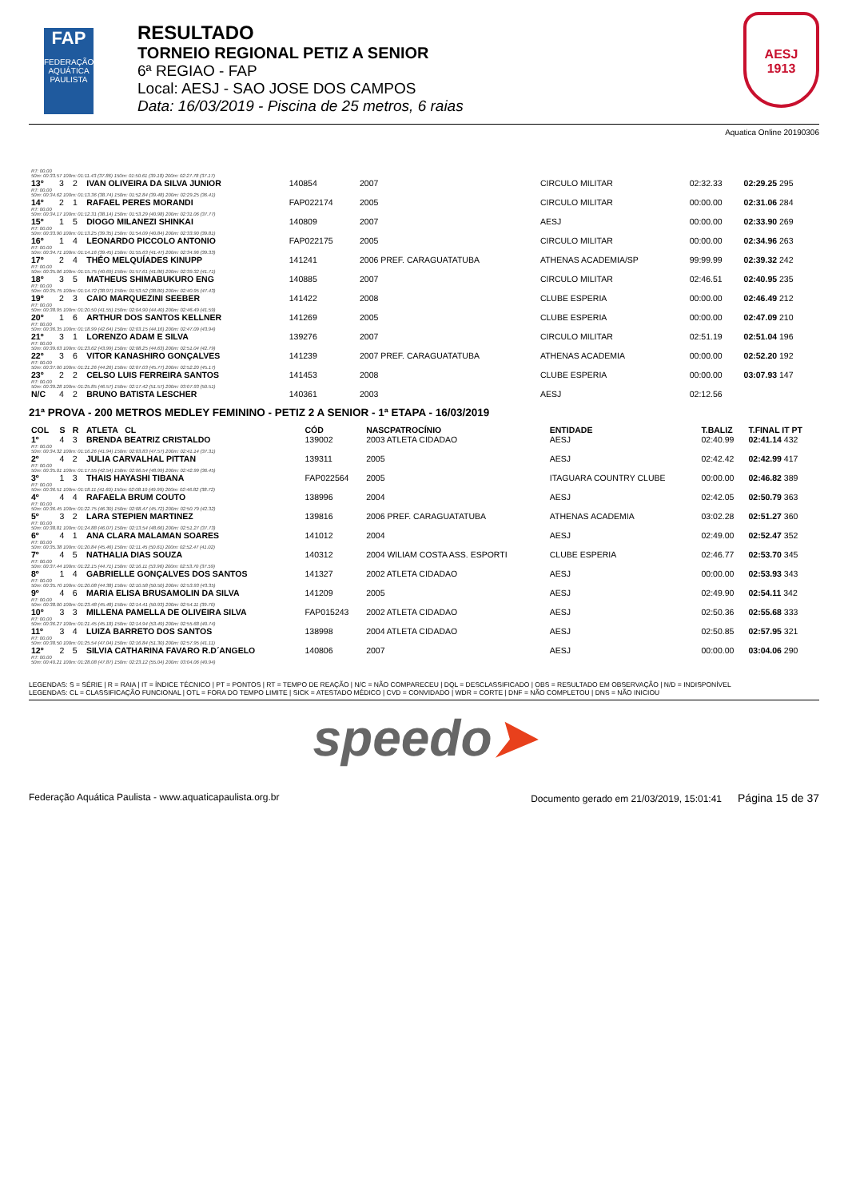FAP
FEDERAÇÃO AQUÁTICA PAULISTA
RESULTADO
TORNEIO REGIONAL PETIZ A SENIOR
6ª REGIAO - FAP
Local: AESJ - SAO JOSE DOS CAMPOS
Data: 16/03/2019 - Piscina de 25 metros, 6 raias
AESJ
1913
Aquatica Online 20190306
| RT: 00.00 50m: 00:33.57 100m: 01:11.43 (37.86) 150m: 01:50.61 (39.18) 200m: 02:27.78 (37.17) | | | | | | | | |
| 13º | 3 | 2 | IVAN OLIVEIRA DA SILVA JUNIOR | 140854 | 2007 | CIRCULO MILITAR | 02:32.33 | 02:29.25 295 |
| RT: 00.00 50m: 00:34.62 100m: 01:13.36 (38.74) 150m: 01:52.84 (39.48) 200m: 02:29.25 (36.41) | | | | | | | | |
| 14º | 2 | 1 | RAFAEL PERES MORANDI | FAP022174 | 2005 | CIRCULO MILITAR | 00:00.00 | 02:31.06 284 |
| RT: 00.00 50m: 00:34.17 100m: 01:12.31 (38.14) 150m: 01:53.29 (40.98) 200m: 02:31.06 (37.77) | | | | | | | | |
| 15º | 1 | 5 | DIOGO MILANEZI SHINKAI | 140809 | 2007 | AESJ | 00:00.00 | 02:33.90 269 |
| RT: 00.00 50m: 00:33.90 100m: 01:13.25 (39.35) 150m: 01:54.09 (40.84) 200m: 02:33.90 (39.81) | | | | | | | | |
| 16º | 1 | 4 | LEONARDO PICCOLO ANTONIO | FAP022175 | 2005 | CIRCULO MILITAR | 00:00.00 | 02:34.96 263 |
| RT: 00.00 50m: 00:34.71 100m: 01:14.16 (39.45) 150m: 01:55.63 (41.47) 200m: 02:34.96 (39.33) | | | | | | | | |
| 17º | 2 | 4 | THÉO MELQUÍADES KINUPP | 141241 | 2006 PREF. CARAGUATATUBA | ATHENAS ACADEMIA/SP | 99:99.99 | 02:39.32 242 |
| RT: 00.00 50m: 00:35.06 100m: 01:15.75 (40.69) 150m: 01:57.61 (41.86) 200m: 02:39.32 (41.71) | | | | | | | | |
| 18º | 3 | 5 | MATHEUS SHIMABUKURO ENG | 140885 | 2007 | CIRCULO MILITAR | 02:46.51 | 02:40.95 235 |
| RT: 00.00 50m: 00:35.75 100m: 01:14.72 (38.97) 150m: 01:53.52 (38.80) 200m: 02:40.95 (47.43) | | | | | | | | |
| 19º | 2 | 3 | CAIO MARQUEZINI SEEBER | 141422 | 2008 | CLUBE ESPERIA | 00:00.00 | 02:46.49 212 |
| RT: 00.00 50m: 00:38.95 100m: 01:20.50 (41.55) 150m: 02:04.90 (44.40) 200m: 02:46.49 (41.59) | | | | | | | | |
| 20º | 1 | 6 | ARTHUR DOS SANTOS KELLNER | 141269 | 2005 | CLUBE ESPERIA | 00:00.00 | 02:47.09 210 |
| RT: 00.00 50m: 00:36.35 100m: 01:18.99 (42.64) 150m: 02:03.15 (44.16) 200m: 02:47.09 (43.94) | | | | | | | | |
| 21º | 3 | 1 | LORENZO ADAM E SILVA | 139276 | 2007 | CIRCULO MILITAR | 02:51.19 | 02:51.04 196 |
| RT: 00.00 50m: 00:39.63 100m: 01:23.62 (43.99) 150m: 02:08.25 (44.63) 200m: 02:51.04 (42.79) | | | | | | | | |
| 22º | 3 | 6 | VITOR KANASHIRO GONÇALVES | 141239 | 2007 PREF. CARAGUATATUBA | ATHENAS ACADEMIA | 00:00.00 | 02:52.20 192 |
| RT: 00.00 50m: 00:37.00 100m: 01:21.26 (44.26) 150m: 02:07.03 (45.77) 200m: 02:52.20 (45.17) | | | | | | | | |
| 23º | 2 | 2 | CELSO LUIS FERREIRA SANTOS | 141453 | 2008 | CLUBE ESPERIA | 00:00.00 | 03:07.93 147 |
| RT: 00.00 50m: 00:39.28 100m: 01:25.85 (46.57) 150m: 02:17.42 (51.57) 200m: 03:07.93 (50.51) | | | | | | | | |
| N/C | 4 | 2 | BRUNO BATISTA LESCHER | 140361 | 2003 | AESJ | 02:12.56 | |
21ª PROVA - 200 METROS MEDLEY FEMININO - PETIZ 2 A SENIOR - 1ª ETAPA - 16/03/2019
| COL | S | R | ATLETA CL | CÓD | NASCPATROCÍNIO | ENTIDADE | T.BALIZ | T.FINAL IT PT |
| --- | --- | --- | --- | --- | --- | --- | --- | --- |
| 1º | 4 | 3 | BRENDA BEATRIZ CRISTALDO | 139002 | 2003 ATLETA CIDADAO | AESJ | 02:40.99 | 02:41.14 432 |
| RT: 00.00 50m: 00:34.32 100m: 01:16.26 (41.94) 150m: 02:03.83 (47.57) 200m: 02:41.14 (37.31) | | | | | | | | |
| 2º | 4 | 2 | JULIA CARVALHAL PITTAN | 139311 | 2005 | AESJ | 02:42.42 | 02:42.99 417 |
| RT: 00.00 50m: 00:35.01 100m: 01:17.55 (42.54) 150m: 02:06.54 (48.99) 200m: 02:42.99 (36.45) | | | | | | | | |
| 3º | 1 | 3 | THAIS HAYASHI TIBANA | FAP022564 | 2005 | ITAGUARA COUNTRY CLUBE | 00:00.00 | 02:46.82 389 |
| RT: 00.00 50m: 00:36.51 100m: 01:18.11 (41.60) 150m: 02:08.10 (49.99) 200m: 02:46.82 (38.72) | | | | | | | | |
| 4º | 4 | 4 | RAFAELA BRUM COUTO | 138996 | 2004 | AESJ | 02:42.05 | 02:50.79 363 |
| RT: 00.00 50m: 00:36.45 100m: 01:22.75 (46.30) 150m: 02:08.47 (45.72) 200m: 02:50.79 (42.32) | | | | | | | | |
| 5º | 3 | 2 | LARA STEPIEN MARTINEZ | 139816 | 2006 PREF. CARAGUATATUBA | ATHENAS ACADEMIA | 03:02.28 | 02:51.27 360 |
| RT: 00.00 50m: 00:38.81 100m: 01:24.88 (46.07) 150m: 02:13.54 (48.66) 200m: 02:51.27 (37.73) | | | | | | | | |
| 6º | 4 | 1 | ANA CLARA MALAMAN SOARES | 141012 | 2004 | AESJ | 02:49.00 | 02:52.47 352 |
| RT: 00.00 50m: 00:35.38 100m: 01:20.84 (45.46) 150m: 02:11.45 (50.61) 200m: 02:52.47 (41.02) | | | | | | | | |
| 7º | 4 | 5 | NATHALIA DIAS SOUZA | 140312 | 2004 WILIAM COSTA ASS. ESPORTI | CLUBE ESPERIA | 02:46.77 | 02:53.70 345 |
| RT: 00.00 50m: 00:37.44 100m: 01:22.15 (44.71) 150m: 02:16.11 (53.96) 200m: 02:53.70 (37.59) | | | | | | | | |
| 8º | 1 | 4 | GABRIELLE GONÇALVES DOS SANTOS | 141327 | 2002 ATLETA CIDADAO | AESJ | 00:00.00 | 02:53.93 343 |
| RT: 00.00 50m: 00:35.70 100m: 01:20.08 (44.38) 150m: 02:10.58 (50.50) 200m: 02:53.93 (43.35) | | | | | | | | |
| 9º | 4 | 6 | MARIA ELISA BRUSAMOLIN DA SILVA | 141209 | 2005 | AESJ | 02:49.90 | 02:54.11 342 |
| RT: 00.00 50m: 00:38.00 100m: 01:23.48 (45.48) 150m: 02:14.41 (50.93) 200m: 02:54.11 (39.70) | | | | | | | | |
| 10º | 3 | 3 | MILLENA PAMELLA DE OLIVEIRA SILVA | FAP015243 | 2002 ATLETA CIDADAO | AESJ | 02:50.36 | 02:55.68 333 |
| RT: 00.00 50m: 00:36.27 100m: 01:21.45 (45.18) 150m: 02:14.94 (53.49) 200m: 02:55.68 (40.74) | | | | | | | | |
| 11º | 3 | 4 | LUIZA BARRETO DOS SANTOS | 138998 | 2004 ATLETA CIDADAO | AESJ | 02:50.85 | 02:57.95 321 |
| RT: 00.00 50m: 00:38.50 100m: 01:25.54 (47.04) 150m: 02:16.84 (51.30) 200m: 02:57.95 (41.11) | | | | | | | | |
| 12º | 2 | 5 | SILVIA CATHARINA FAVARO R.D´ANGELO | 140806 | 2007 | AESJ | 00:00.00 | 03:04.06 290 |
| RT: 00.00 50m: 00:40.21 100m: 01:28.08 (47.87) 150m: 02:23.12 (55.04) 200m: 03:04.06 (40.94) | | | | | | | | |
LEGENDAS: S = SÉRIE | R = RAIA | IT = ÍNDICE TÉCNICO | PT = PONTOS | RT = TEMPO DE REAÇÃO | N/C = NÃO COMPARECEU | DQL = DESCLASSIFICADO | OBS = RESULTADO EM OBSERVAÇÃO | N/D = INDISPONÍVEL
LEGENDAS: CL = CLASSIFICAÇÃO FUNCIONAL | OTL = FORA DO TEMPO LIMITE | SICK = ATESTADO MÉDICO | CVD = CONVIDADO | WDR = CORTE | DNF = NÃO COMPLETOU | DNS = NÃO INICIOU
speedo➤
Federação Aquática Paulista - www.aquaticapaulista.org.br Documento gerado em 21/03/2019, 15:01:41 Página 15 de 37